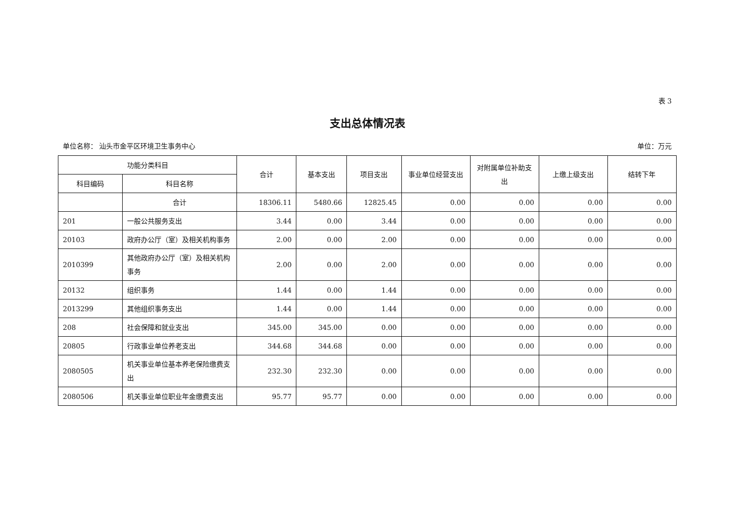表 3
支出总体情况表
单位名称： 汕头市金平区环境卫生事务中心 单位：万元
| 功能分类科目 | | 合计 | 基本支出 | 项目支出 | 事业单位经营支出 | 对附属单位补助支出 | 上缴上级支出 | 结转下年 |
| --- | --- | --- | --- | --- | --- | --- | --- | --- |
| 科目编码 | 科目名称 | | | | | | | |
| | 合计 | 18306.11 | 5480.66 | 12825.45 | 0.00 | 0.00 | 0.00 | 0.00 |
| 201 | 一般公共服务支出 | 3.44 | 0.00 | 3.44 | 0.00 | 0.00 | 0.00 | 0.00 |
| 20103 | 政府办公厅（室）及相关机构事务 | 2.00 | 0.00 | 2.00 | 0.00 | 0.00 | 0.00 | 0.00 |
| 2010399 | 其他政府办公厅（室）及相关机构事务 | 2.00 | 0.00 | 2.00 | 0.00 | 0.00 | 0.00 | 0.00 |
| 20132 | 组织事务 | 1.44 | 0.00 | 1.44 | 0.00 | 0.00 | 0.00 | 0.00 |
| 2013299 | 其他组织事务支出 | 1.44 | 0.00 | 1.44 | 0.00 | 0.00 | 0.00 | 0.00 |
| 208 | 社会保障和就业支出 | 345.00 | 345.00 | 0.00 | 0.00 | 0.00 | 0.00 | 0.00 |
| 20805 | 行政事业单位养老支出 | 344.68 | 344.68 | 0.00 | 0.00 | 0.00 | 0.00 | 0.00 |
| 2080505 | 机关事业单位基本养老保险缴费支出 | 232.30 | 232.30 | 0.00 | 0.00 | 0.00 | 0.00 | 0.00 |
| 2080506 | 机关事业单位职业年金缴费支出 | 95.77 | 95.77 | 0.00 | 0.00 | 0.00 | 0.00 | 0.00 |